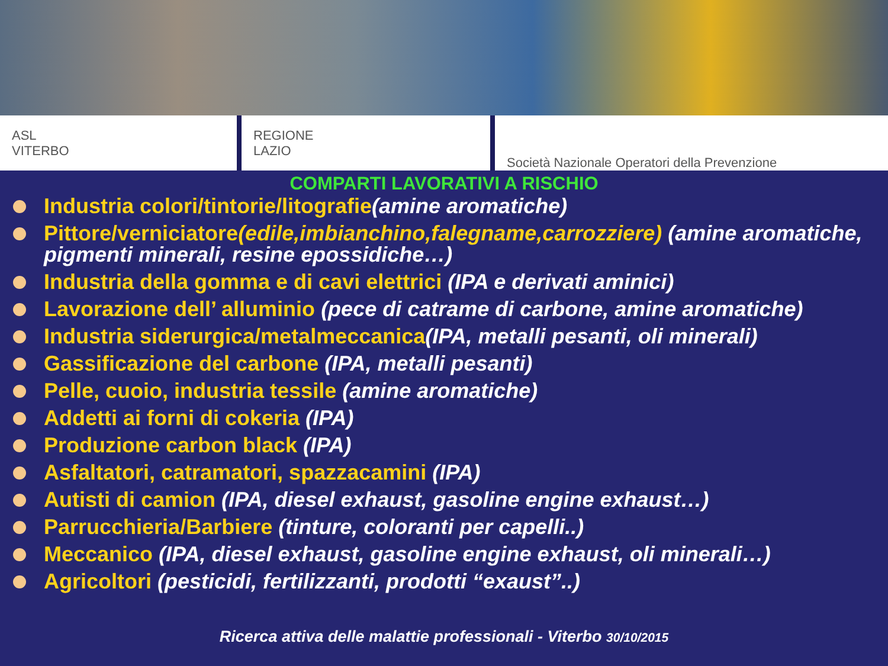ASL
VITERBO
REGIONE
LAZIO
Società Nazionale Operatori della Prevenzione
COMPARTI LAVORATIVI A RISCHIO
Industria colori/tintorie/litografie(amine aromatiche)
Pittore/verniciatore(edile,imbianchino,falegname,carrozziere) (amine aromatiche, pigmenti minerali, resine epossidiche…)
Industria della gomma e di cavi elettrici (IPA e derivati aminici)
Lavorazione dell’ alluminio (pece di catrame di carbone, amine aromatiche)
Industria siderurgica/metalmeccanica(IPA, metalli pesanti, oli minerali)
Gassificazione del carbone (IPA, metalli pesanti)
Pelle, cuoio, industria tessile (amine aromatiche)
Addetti ai forni di cokeria (IPA)
Produzione carbon black (IPA)
Asfaltatori, catramatori, spazzacamini (IPA)
Autisti di camion (IPA, diesel exhaust, gasoline engine exhaust…)
Parrucchieria/Barbiere (tinture, coloranti per capelli..)
Meccanico (IPA, diesel exhaust, gasoline engine exhaust, oli minerali…)
Agricoltori (pesticidi, fertilizzanti, prodotti “exaust”..)
Ricerca attiva delle malattie professionali - Viterbo 30/10/2015